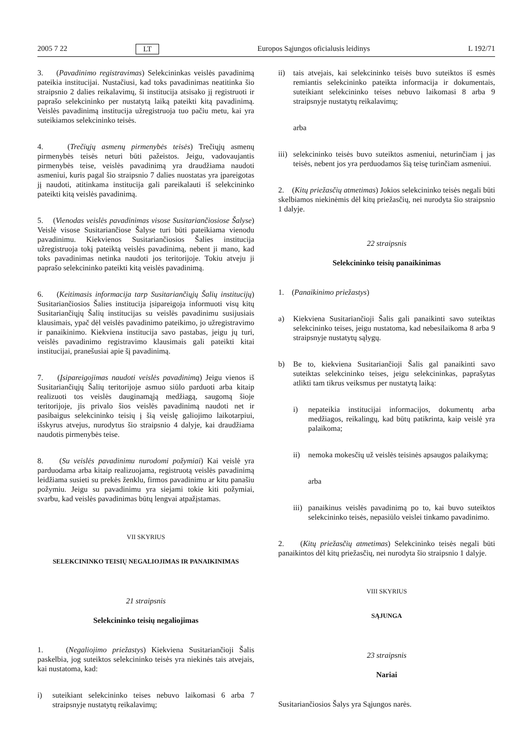2005 7 22 LT Europos Sąjungos oficialusis leidinys L 192/71
3. (Pavadinimo registravimas) Selekcininkas veislės pavadinimą pateikia institucijai. Nustačiusi, kad toks pavadinimas neatitinka šio straipsnio 2 dalies reikalavimų, ši institucija atsisako jį registruoti ir paprašo selekcininko per nustatytą laiką pateikti kitą pavadinimą. Veislės pavadinimą institucija užregistruoja tuo pačiu metu, kai yra suteikiamos selekcininko teisės.
4. (Trečiųjų asmenų pirmenybės teisės) Trečiųjų asmenų pirmenybės teisės neturi būti pažeistos. Jeigu, vadovaujantis pirmenybės teise, veislės pavadinimą yra draudžiama naudoti asmeniui, kuris pagal šio straipsnio 7 dalies nuostatas yra įpareigotas jį naudoti, atitinkama institucija gali pareikalauti iš selekcininko pateikti kitą veislės pavadinimą.
5. (Vienodas veislės pavadinimas visose Susitariančiosiose Šalyse) Veislė visose Susitariančiose Šalyse turi būti pateikiama vienodu pavadinimu. Kiekvienos Susitariančiosios Šalies institucija užregistruoja tokį pateiktą veislės pavadinimą, nebent ji mano, kad toks pavadinimas netinka naudoti jos teritorijoje. Tokiu atveju ji paprašo selekcininko pateikti kitą veislės pavadinimą.
6. (Keitimasis informacija tarp Susitariančiųjų Šalių institucijų) Susitariančiosios Šalies institucija įsipareigoja informuoti visų kitų Susitariančiųjų Šalių institucijas su veislės pavadinimu susijusiais klausimais, ypač dėl veislės pavadinimo pateikimo, jo užregistravimo ir panaikinimo. Kiekviena institucija savo pastabas, jeigu jų turi, veislės pavadinimo registravimo klausimais gali pateikti kitai institucijai, pranešusiai apie šį pavadinimą.
7. (Įsipareigojimas naudoti veislės pavadinimą) Jeigu vienos iš Susitariančiųjų Šalių teritorijoje asmuo siūlo parduoti arba kitaip realizuoti tos veislės dauginamąją medžiagą, saugomą šioje teritorijoje, jis privalo šios veislės pavadinimą naudoti net ir pasibaigus selekcininko teisių į šią veislę galiojimo laikotarpiui, išskyrus atvejus, nurodytus šio straipsnio 4 dalyje, kai draudžiama naudotis pirmenybės teise.
8. (Su veislės pavadinimu nurodomi požymiai) Kai veislė yra parduodama arba kitaip realizuojama, registruotą veislės pavadinimą leidžiama susieti su prekės ženklu, firmos pavadinimu ar kitu panašiu požymiu. Jeigu su pavadinimu yra siejami tokie kiti požymiai, svarbu, kad veislės pavadinimas būtų lengvai atpažįstamas.
VII SKYRIUS
SELEKCININKO TEISIŲ NEGALIOJIMAS IR PANAIKINIMAS
21 straipsnis
Selekcininko teisių negaliojimas
1. (Negaliojimo priežastys) Kiekviena Susitariančioji Šalis paskelbia, jog suteiktos selekcininko teisės yra niekinės tais atvejais, kai nustatoma, kad:
i) suteikiant selekcininko teises nebuvo laikomasi 6 arba 7 straipsnyje nustatytų reikalavimų;
ii) tais atvejais, kai selekcininko teisės buvo suteiktos iš esmės remiantis selekcininko pateikta informacija ir dokumentais, suteikiant selekcininko teises nebuvo laikomasi 8 arba 9 straipsnyje nustatytų reikalavimų;
arba
iii) selekcininko teisės buvo suteiktos asmeniui, neturinčiam į jas teisės, nebent jos yra perduodamos šią teisę turinčiam asmeniui.
2. (Kitų priežasčių atmetimas) Jokios selekcininko teisės negali būti skelbiamos niekinėmis dėl kitų priežasčių, nei nurodyta šio straipsnio 1 dalyje.
22 straipsnis
Selekcininko teisių panaikinimas
1. (Panaikinimo priežastys)
a) Kiekviena Susitariančioji Šalis gali panaikinti savo suteiktas selekcininko teises, jeigu nustatoma, kad nebesilaikoma 8 arba 9 straipsnyje nustatytų sąlygų.
b) Be to, kiekviena Susitariančioji Šalis gal panaikinti savo suteiktas selekcininko teises, jeigu selekcininkas, paprašytas atlikti tam tikrus veiksmus per nustatytą laiką:
i) nepateikia institucijai informacijos, dokumentų arba medžiagos, reikalingų, kad būtų patikrinta, kaip veislė yra palaikoma;
ii) nemoka mokesčių už veislės teisinės apsaugos palaikymą;
arba
iii) panaikinus veislės pavadinimą po to, kai buvo suteiktos selekcininko teisės, nepasiūlo veislei tinkamo pavadinimo.
2. (Kitų priežasčių atmetimas) Selekcininko teisės negali būti panaikintos dėl kitų priežasčių, nei nurodyta šio straipsnio 1 dalyje.
VIII SKYRIUS
SĄJUNGA
23 straipsnis
Nariai
Susitariančiosios Šalys yra Sąjungos narės.